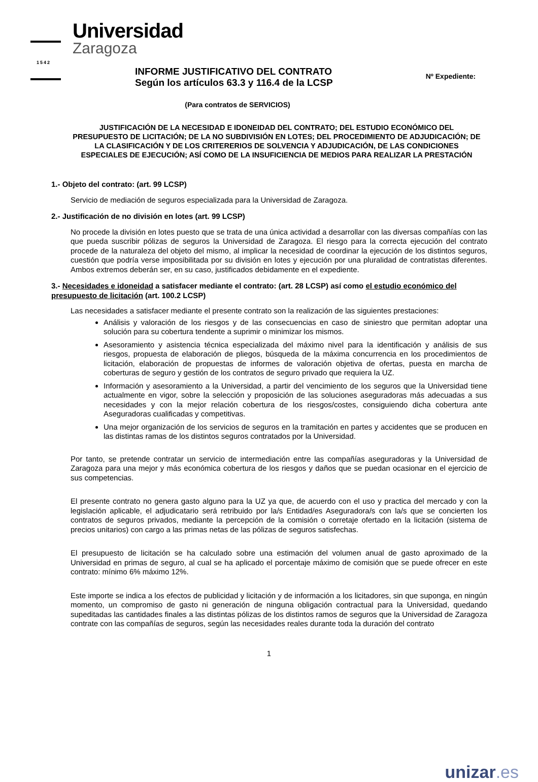Universidad
Zaragoza
1542
INFORME JUSTIFICATIVO DEL CONTRATO
Según los artículos 63.3 y 116.4 de la LCSP
Nº Expediente:
(Para contratos de SERVICIOS)
JUSTIFICACIÓN DE LA NECESIDAD E IDONEIDAD DEL CONTRATO; DEL ESTUDIO ECONÓMICO DEL PRESUPUESTO DE LICITACIÓN; DE LA NO SUBDIVISIÓN EN LOTES; DEL PROCEDIMIENTO DE ADJUDICACIÓN; DE LA CLASIFICACIÓN Y DE LOS CRITERERIOS DE SOLVENCIA Y ADJUDICACIÓN, DE LAS CONDICIONES ESPECIALES DE EJECUCIÓN; ASÍ COMO DE LA INSUFICIENCIA DE MEDIOS PARA REALIZAR LA PRESTACIÓN
1.- Objeto del contrato: (art. 99 LCSP)
Servicio de mediación de seguros especializada para la Universidad de Zaragoza.
2.- Justificación de no división en lotes (art. 99 LCSP)
No procede la división en lotes puesto que se trata de una única actividad a desarrollar con las diversas compañías con las que pueda suscribir pólizas de seguros la Universidad de Zaragoza. El riesgo para la correcta ejecución del contrato procede de la naturaleza del objeto del mismo, al implicar la necesidad de coordinar la ejecución de los distintos seguros, cuestión que podría verse imposibilitada por su división en lotes y ejecución por una pluralidad de contratistas diferentes. Ambos extremos deberán ser, en su caso, justificados debidamente en el expediente.
3.- Necesidades e idoneidad a satisfacer mediante el contrato: (art. 28 LCSP) así como el estudio económico del presupuesto de licitación (art. 100.2 LCSP)
Las necesidades a satisfacer mediante el presente contrato son la realización de las siguientes prestaciones:
Análisis y valoración de los riesgos y de las consecuencias en caso de siniestro que permitan adoptar una solución para su cobertura tendente a suprimir o minimizar los mismos.
Asesoramiento y asistencia técnica especializada del máximo nivel para la identificación y análisis de sus riesgos, propuesta de elaboración de pliegos, búsqueda de la máxima concurrencia en los procedimientos de licitación, elaboración de propuestas de informes de valoración objetiva de ofertas, puesta en marcha de coberturas de seguro y gestión de los contratos de seguro privado que requiera la UZ.
Información y asesoramiento a la Universidad, a partir del vencimiento de los seguros que la Universidad tiene actualmente en vigor, sobre la selección y proposición de las soluciones aseguradoras más adecuadas a sus necesidades y con la mejor relación cobertura de los riesgos/costes, consiguiendo dicha cobertura ante Aseguradoras cualificadas y competitivas.
Una mejor organización de los servicios de seguros en la tramitación en partes y accidentes que se producen en las distintas ramas de los distintos seguros contratados por la Universidad.
Por tanto, se pretende contratar un servicio de intermediación entre las compañías aseguradoras y la Universidad de Zaragoza para una mejor y más económica cobertura de los riesgos y daños que se puedan ocasionar en el ejercicio de sus competencias.
El presente contrato no genera gasto alguno para la UZ ya que, de acuerdo con el uso y practica del mercado y con la legislación aplicable, el adjudicatario será retribuido por la/s Entidad/es Aseguradora/s con la/s que se concierten los contratos de seguros privados, mediante la percepción de la comisión o corretaje ofertado en la licitación (sistema de precios unitarios) con cargo a las primas netas de las pólizas de seguros satisfechas.
El presupuesto de licitación se ha calculado sobre una estimación del volumen anual de gasto aproximado de la Universidad en primas de seguro, al cual se ha aplicado el porcentaje máximo de comisión que se puede ofrecer en este contrato: mínimo 6% máximo 12%.
Este importe se indica a los efectos de publicidad y licitación y de información a los licitadores, sin que suponga, en ningún momento, un compromiso de gasto ni generación de ninguna obligación contractual para la Universidad, quedando supeditadas las cantidades finales a las distintas pólizas de los distintos ramos de seguros que la Universidad de Zaragoza contrate con las compañías de seguros, según las necesidades reales durante toda la duración del contrato
1
unizar.es